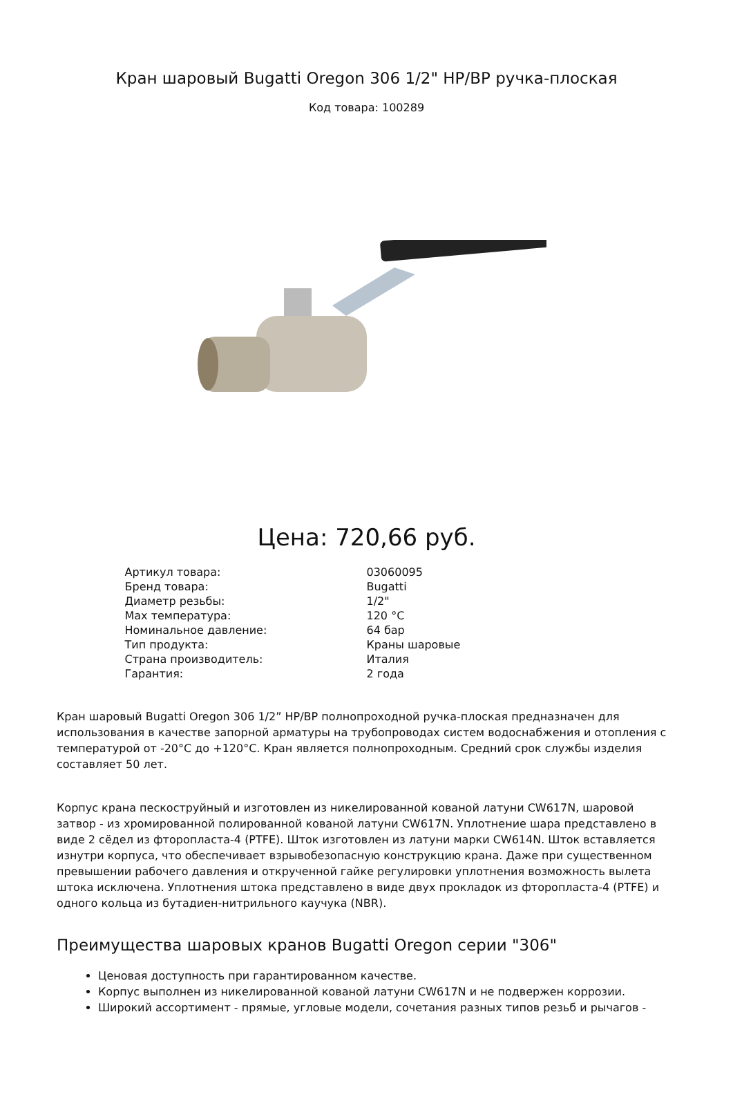Кран шаровый Bugatti Oregon 306 1/2" НР/ВР ручка-плоская
Код товара: 100289
Цена: 720,66 руб.
| Артикул товара: | 03060095 |
| Бренд товара: | Bugatti |
| Диаметр резьбы: | 1/2" |
| Max температура: | 120 °C |
| Номинальное давление: | 64 бар |
| Тип продукта: | Краны шаровые |
| Страна производитель: | Италия |
| Гарантия: | 2 года |
Кран шаровый Bugatti Oregon 306 1/2” НР/ВР полнопроходной ручка-плоская предназначен для использования в качестве запорной арматуры на трубопроводах систем водоснабжения и отопления с температурой от -20°С до +120°С. Кран является полнопроходным. Средний срок службы изделия составляет 50 лет.
Корпус крана пескоструйный и изготовлен из никелированной кованой латуни CW617N, шаровой затвор - из хромированной полированной кованой латуни CW617N. Уплотнение шара представлено в виде 2 сёдел из фторопласта-4 (PTFE). Шток изготовлен из латуни марки CW614N. Шток вставляется изнутри корпуса, что обеспечивает взрывобезопасную конструкцию крана. Даже при существенном превышении рабочего давления и открученной гайке регулировки уплотнения возможность вылета штока исключена. Уплотнения штока представлено в виде двух прокладок из фторопласта-4 (PTFE) и одного кольца из бутадиен-нитрильного каучука (NBR).
Преимущества шаровых кранов Bugatti Oregon серии "306"
Ценовая доступность при гарантированном качестве.
Корпус выполнен из никелированной кованой латуни CW617N и не подвержен коррозии.
Широкий ассортимент - прямые, угловые модели, сочетания разных типов резьб и рычагов -